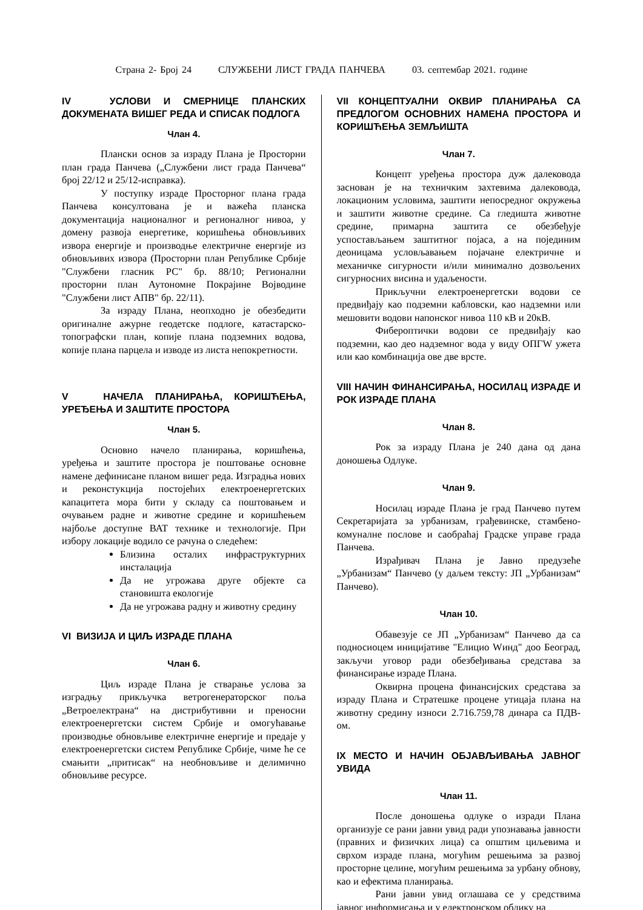Страна 2- Број 24 СЛУЖБЕНИ ЛИСТ ГРАДА ПАНЧЕВА 03. септембар 2021. године
IV УСЛОВИ И СМЕРНИЦЕ ПЛАНСКИХ ДОКУМЕНАТА ВИШЕГ РЕДА И СПИСАК ПОДЛОГА
Члан 4.
Плански основ за израду Плана је Просторни план града Панчева („Службени лист града Панчева“ број 22/12 и 25/12-исправка).
У поступку израде Просторног плана града Панчева консултована је и важећа планска документација националног и регионалног нивоа, у домену развоја енергетике, коришћења обновљивих извора енергије и производње електричне енергије из обновљивих извора (Просторни план Републике Србије "Службени гласник РС" бр. 88/10; Регионални просторни план Аутономне Покрајине Војводине "Службени лист АПВ" бр. 22/11).
За израду Плана, неопходно је обезбедити оригиналне ажурне геодетске подлоге, катастарско-топографски план, копије плана подземних водова, копије плана парцела и изводе из листа непокретности.
V НАЧЕЛА ПЛАНИРАЊА, КОРИШЋЕЊА, УРЕЂЕЊА И ЗАШТИТЕ ПРОСТОРА
Члан 5.
Основно начело планирања, коришћења, уређења и заштите простора је поштовање основне намене дефинисане планом вишег реда. Изградња нових и реконстукција постојећих електроенергетских капацитета мора бити у складу са поштовањем и очувањем радне и животне средине и коришћењем најбоље доступне ВАТ технике и технологије. При избору локације водило се рачуна о следећем:
Близина осталих инфраструктурних инсталација
Да не угрожава друге објекте са становишта екологије
Да не угрожава радну и животну средину
VI ВИЗИЈА И ЦИЉ ИЗРАДЕ ПЛАНА
Члан 6.
Циљ израде Плана је стварање услова за изградњу прикључка ветрогенераторског поља „Ветроелектрана“ на дистрибутивни и преносни електроенергетски систем Србије и омогућавање производње обновљиве електричне енергије и предаје у електроенергетски систем Републике Србије, чиме ће се смањити „притисак“ на необновљиве и делимично обновљиве ресурсе.
VII КОНЦЕПТУАЛНИ ОКВИР ПЛАНИРАЊА СА ПРЕДЛОГОМ ОСНОВНИХ НАМЕНА ПРОСТОРА И КОРИШЋЕЊА ЗЕМЉИШТА
Члан 7.
Концепт уређења простора дуж далековода заснован је на техничким захтевима далековода, локационим условима, заштити непосредног окружења и заштити животне средине. Са гледишта животне средине, примарна заштита се обезбеђује успостављањем заштитног појаса, а на појединим деоницама условљавањем појачане електричне и механичке сигурности и/или минимално дозвољених сигурносних висина и удаљености.
Прикључни електроенергетски водови се предвиђају као подземни кабловски, као надземни или мешовити водови напонског нивоа 110 кВ и 20кВ.
Фибероптички водови се предвиђају као подземни, као део надземног вода у виду ОПГW ужета или као комбинација ове две врсте.
VIII НАЧИН ФИНАНСИРАЊА, НОСИЛАЦ ИЗРАДЕ И РОК ИЗРАДЕ ПЛАНА
Члан 8.
Рок за израду Плана је 240 дана од дана доношења Одлуке.
Члан 9.
Носилац израде Плана је град Панчево путем Секретаријата за урбанизам, грађевинске, стамбено-комуналне послове и саобраћај Градске управе града Панчева.
Израђивач Плана је Јавно предузеће „Урбанизам“ Панчево (у даљем тексту: ЈП „Урбанизам“ Панчево).
Члан 10.
Обавезује се ЈП „Урбанизам“ Панчево да са подносиоцем иницијативе "Елицио Wинд" доо Београд, закључи уговор ради обезбеђивања средстава за финансирање израде Плана.
Оквирна процена финансијских средстава за израду Плана и Стратешке процене утицаја плана на животну средину износи 2.716.759,78 динара са ПДВ-ом.
IX МЕСТО И НАЧИН ОБЈАВЉИВАЊА ЈАВНОГ УВИДА
Члан 11.
После доношења одлуке о изради Плана организује се рани јавни увид ради упознавања јавности (правних и физичких лица) са општим циљевима и сврхом израде плана, могућим решењима за развој просторне целине, могућим решењима за урбану обнову, као и ефектима планирања.
Рани јавни увид оглашава се у средствима јавног информисања и у електронском облику на